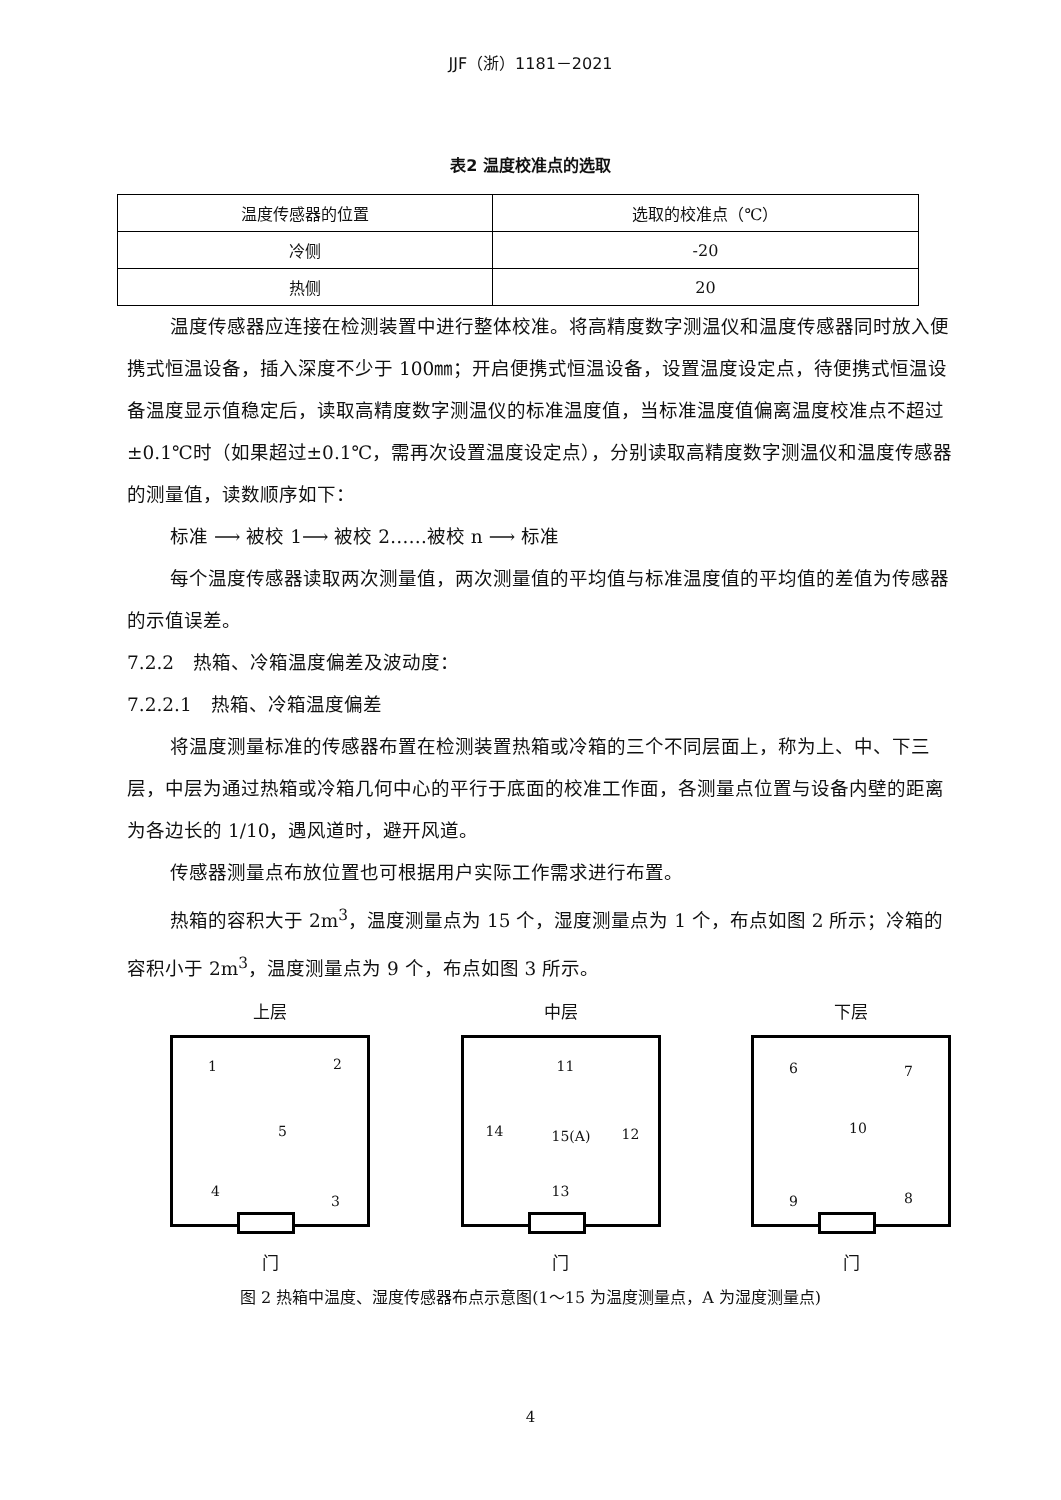JJF（浙）1181－2021
表2 温度校准点的选取
| 温度传感器的位置 | 选取的校准点（℃） |
| 冷侧 | -20 |
| 热侧 | 20 |
温度传感器应连接在检测装置中进行整体校准。将高精度数字测温仪和温度传感器同时放入便携式恒温设备，插入深度不少于 100㎜；开启便携式恒温设备，设置温度设定点，待便携式恒温设备温度显示值稳定后，读取高精度数字测温仪的标准温度值，当标准温度值偏离温度校准点不超过±0.1℃时（如果超过±0.1℃，需再次设置温度设定点），分别读取高精度数字测温仪和温度传感器的测量值，读数顺序如下：
标准 ⟶ 被校 1⟶ 被校 2……被校 n ⟶ 标准
每个温度传感器读取两次测量值，两次测量值的平均值与标准温度值的平均值的差值为传感器的示值误差。
7.2.2　热箱、冷箱温度偏差及波动度：
7.2.2.1　热箱、冷箱温度偏差
将温度测量标准的传感器布置在检测装置热箱或冷箱的三个不同层面上，称为上、中、下三层，中层为通过热箱或冷箱几何中心的平行于底面的校准工作面，各测量点位置与设备内壁的距离为各边长的 1/10，遇风道时，避开风道。
传感器测量点布放位置也可根据用户实际工作需求进行布置。
热箱的容积大于 2m<sup>3</sup>，温度测量点为 15 个，湿度测量点为 1 个，布点如图 2 所示；冷箱的容积小于 2m<sup>3</sup>，温度测量点为 9 个，布点如图 3 所示。
上层
1 2
5
4
3
门
中层
11
14 15(A) 12
13
门
下层
6 7
10
9 8
门
图 2 热箱中温度、湿度传感器布点示意图(1～15 为温度测量点，A 为湿度测量点)
4